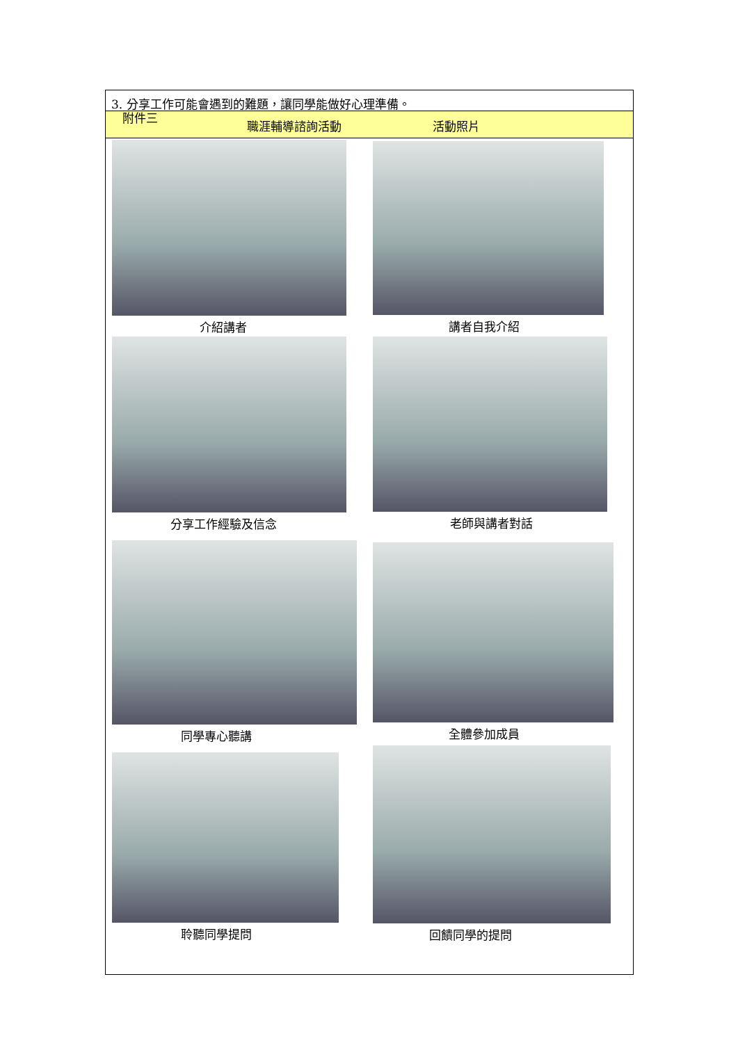3. 分享工作可能會遇到的難題，讓同學能做好心理準備。
附件三
職涯輔導諮詢活動 活動照片
| 介紹講者 | 講者自我介紹 |
| 分享工作經驗及信念 | 老師與講者對話 |
| 同學專心聽講 | 全體參加成員 |
| 聆聽同學提問 | 回饋同學的提問 |